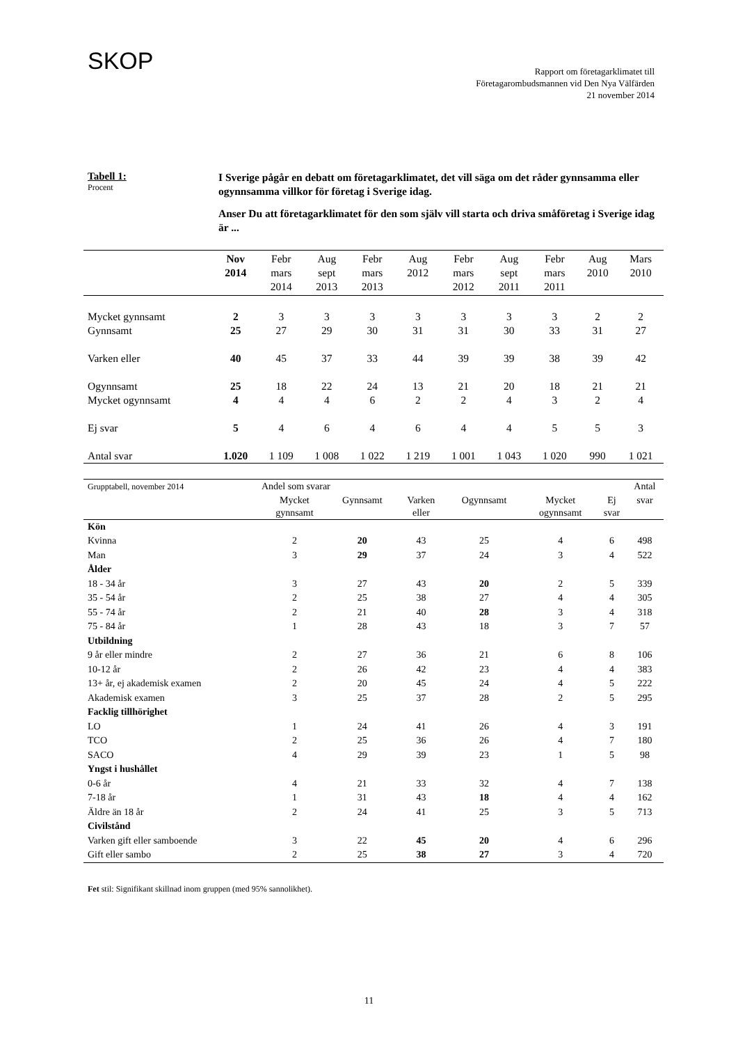SKOP
Rapport om företagarklimatet till
Företagarombudsmannen vid Den Nya Välfärden
21 november 2014
Tabell 1:
Procent
I Sverige pågår en debatt om företagarklimatet, det vill säga om det råder gynnsamma eller ogynnsamma villkor för företag i Sverige idag.
Anser Du att företagarklimatet för den som själv vill starta och driva småföretag i Sverige idag är ...
| | Nov 2014 | Febr mars 2014 | Aug sept 2013 | Febr mars 2013 | Aug 2012 | Febr mars 2012 | Aug sept 2011 | Febr mars 2011 | Aug 2010 | Mars 2010 |
| --- | --- | --- | --- | --- | --- | --- | --- | --- | --- | --- |
| Mycket gynnsamt | 2 | 3 | 3 | 3 | 3 | 3 | 3 | 3 | 2 | 2 |
| Gynnsamt | 25 | 27 | 29 | 30 | 31 | 31 | 30 | 33 | 31 | 27 |
| Varken eller | 40 | 45 | 37 | 33 | 44 | 39 | 39 | 38 | 39 | 42 |
| Ogynnsamt | 25 | 18 | 22 | 24 | 13 | 21 | 20 | 18 | 21 | 21 |
| Mycket ogynnsamt | 4 | 4 | 4 | 6 | 2 | 2 | 4 | 3 | 2 | 4 |
| Ej svar | 5 | 4 | 6 | 4 | 6 | 4 | 4 | 5 | 5 | 3 |
| Antal svar | 1.020 | 1 109 | 1 008 | 1 022 | 1 219 | 1 001 | 1 043 | 1 020 | 990 | 1 021 |
| Grupptabell, november 2014 | Andel som svarar | | | | | | Antal |
| --- | --- | --- | --- | --- | --- | --- | --- |
| | Mycket gynnsamt | Gynnsamt | Varken eller | Ogynnsamt | Mycket ogynnsamt | Ej svar | svar |
| Kön | | | | | | | |
| Kvinna | 2 | 20 | 43 | 25 | 4 | 6 | 498 |
| Man | 3 | 29 | 37 | 24 | 3 | 4 | 522 |
| Ålder | | | | | | | |
| 18 - 34 år | 3 | 27 | 43 | 20 | 2 | 5 | 339 |
| 35 - 54 år | 2 | 25 | 38 | 27 | 4 | 4 | 305 |
| 55 - 74 år | 2 | 21 | 40 | 28 | 3 | 4 | 318 |
| 75 - 84 år | 1 | 28 | 43 | 18 | 3 | 7 | 57 |
| Utbildning | | | | | | | |
| 9 år eller mindre | 2 | 27 | 36 | 21 | 6 | 8 | 106 |
| 10-12 år | 2 | 26 | 42 | 23 | 4 | 4 | 383 |
| 13+ år, ej akademisk examen | 2 | 20 | 45 | 24 | 4 | 5 | 222 |
| Akademisk examen | 3 | 25 | 37 | 28 | 2 | 5 | 295 |
| Facklig tillhörighet | | | | | | | |
| LO | 1 | 24 | 41 | 26 | 4 | 3 | 191 |
| TCO | 2 | 25 | 36 | 26 | 4 | 7 | 180 |
| SACO | 4 | 29 | 39 | 23 | 1 | 5 | 98 |
| Yngst i hushållet | | | | | | | |
| 0-6 år | 4 | 21 | 33 | 32 | 4 | 7 | 138 |
| 7-18 år | 1 | 31 | 43 | 18 | 4 | 4 | 162 |
| Äldre än 18 år | 2 | 24 | 41 | 25 | 3 | 5 | 713 |
| Civilstånd | | | | | | | |
| Varken gift eller samboende | 3 | 22 | 45 | 20 | 4 | 6 | 296 |
| Gift eller sambo | 2 | 25 | 38 | 27 | 3 | 4 | 720 |
Fet stil: Signifikant skillnad inom gruppen (med 95% sannolikhet).
11